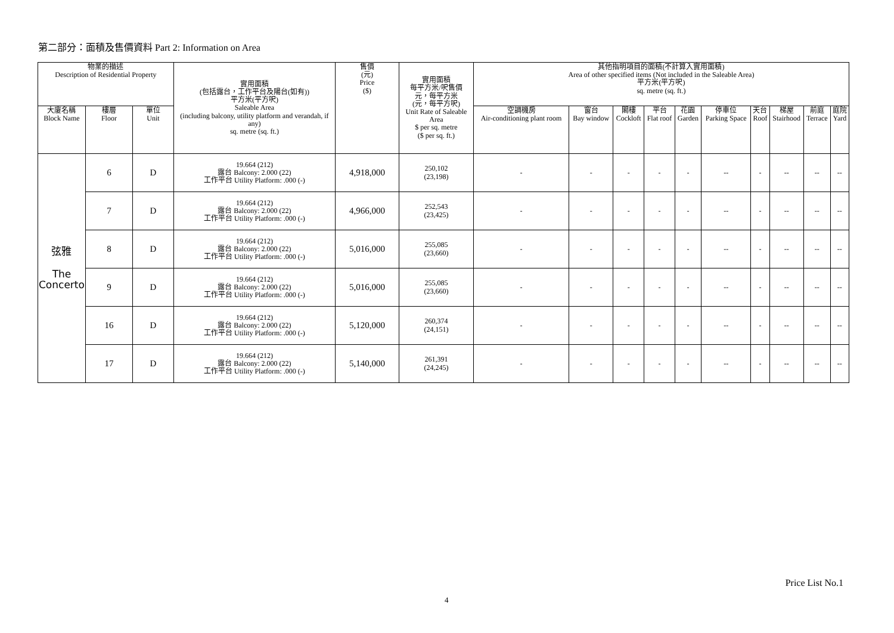第二部分：面積及售價資料 Part 2: Information on Area
| 物業的描述 Description of Residential Property | | | 實用面積 (包括露台，工作平台及陽台(如有)) 平方米(平方呎) Saleable Area (including balcony, utility platform and verandah, if any) sq. metre (sq. ft.) | 售價 (元) Price ($) | 實用面積 每平方米/呎售價 元，每平方米 (元，每平方呎) Unit Rate of Saleable Area $ per sq. metre ($ per sq. ft.) | 其他指明項目的面積(不計算入實用面積) Area of other specified items (Not included in the Saleable Area) 平方米(平方呎) sq. metre (sq. ft.) | | | | | | | | | |
| --- | --- | --- | --- | --- | --- | --- | --- | --- | --- | --- | --- | --- | --- | --- | --- |
| 大廈名稱 Block Name | 樓層 Floor | 單位 Unit | | | | 空調機房 Air-conditioning plant room | 窗台 Bay window | 閣樓 Cockloft | 平台 Flat roof | 花園 Garden | 停車位 Parking Space | 天台 Roof | 梯屋 Stairhood | 前庭 Terrace | 庭院 Yard |
| 弦雅 The Concerto | 6 | D | 19.664 (212) 露台 Balcony: 2.000 (22) 工作平台 Utility Platform: .000 (-) | 4,918,000 | 250,102 (23,198) | - | - | - | - | - | -- | - | -- | -- | -- |
| | 7 | D | 19.664 (212) 露台 Balcony: 2.000 (22) 工作平台 Utility Platform: .000 (-) | 4,966,000 | 252,543 (23,425) | - | - | - | - | - | -- | - | -- | -- | -- |
| | 8 | D | 19.664 (212) 露台 Balcony: 2.000 (22) 工作平台 Utility Platform: .000 (-) | 5,016,000 | 255,085 (23,660) | - | - | - | - | - | -- | - | -- | -- | -- |
| | 9 | D | 19.664 (212) 露台 Balcony: 2.000 (22) 工作平台 Utility Platform: .000 (-) | 5,016,000 | 255,085 (23,660) | - | - | - | - | - | -- | - | -- | -- | -- |
| | 16 | D | 19.664 (212) 露台 Balcony: 2.000 (22) 工作平台 Utility Platform: .000 (-) | 5,120,000 | 260,374 (24,151) | - | - | - | - | - | -- | - | -- | -- | -- |
| | 17 | D | 19.664 (212) 露台 Balcony: 2.000 (22) 工作平台 Utility Platform: .000 (-) | 5,140,000 | 261,391 (24,245) | - | - | - | - | - | -- | - | -- | -- | -- |
Price List No.1
4